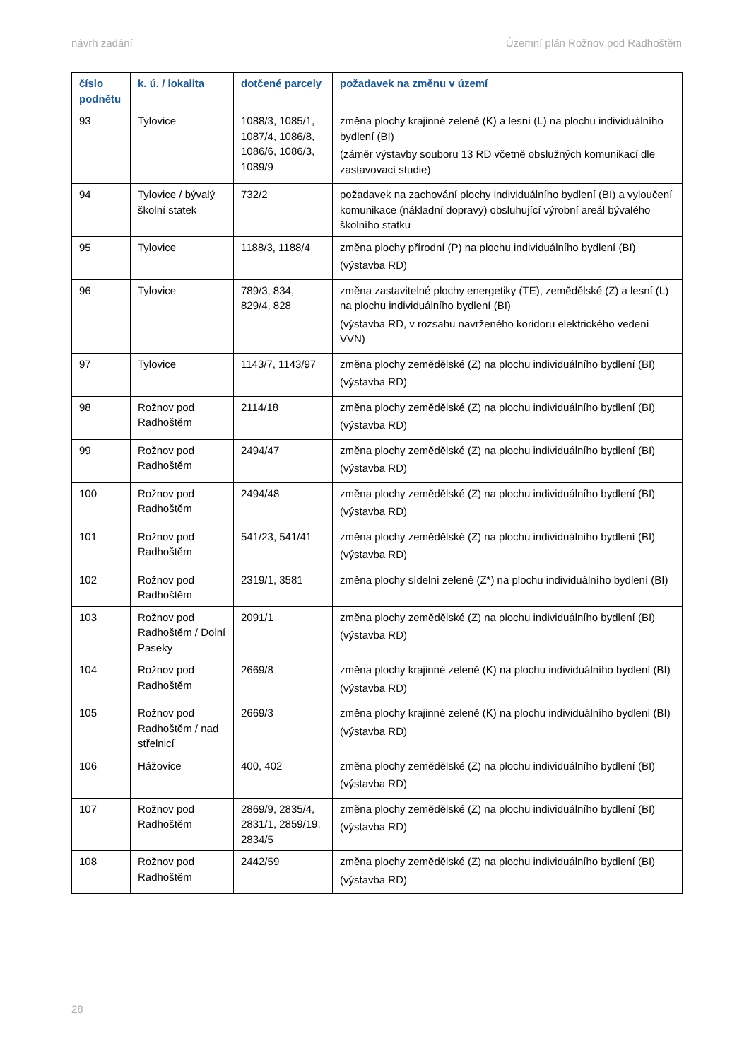návrh zadání Územní plán Rožnov pod Radhoštěm
| číslo podnětu | k. ú. / lokalita | dotčené parcely | požadavek na změnu v území |
| --- | --- | --- | --- |
| 93 | Tylovice | 1088/3, 1085/1, 1087/4, 1086/8, 1086/6, 1086/3, 1089/9 | změna plochy krajinné zeleně (K) a lesní (L) na plochu individuálního bydlení (BI) (záměr výstavby souboru 13 RD včetně obslužných komunikací dle zastavovací studie) |
| 94 | Tylovice / bývalý školní statek | 732/2 | požadavek na zachování plochy individuálního bydlení (BI) a vyloučení komunikace (nákladní dopravy) obsluhující výrobní areál bývalého školního statku |
| 95 | Tylovice | 1188/3, 1188/4 | změna plochy přírodní (P) na plochu individuálního bydlení (BI) (výstavba RD) |
| 96 | Tylovice | 789/3, 834, 829/4, 828 | změna zastavitelné plochy energetiky (TE), zemědělské (Z) a lesní (L) na plochu individuálního bydlení (BI) (výstavba RD, v rozsahu navrženého koridoru elektrického vedení VVN) |
| 97 | Tylovice | 1143/7, 1143/97 | změna plochy zemědělské (Z) na plochu individuálního bydlení (BI) (výstavba RD) |
| 98 | Rožnov pod Radhoštěm | 2114/18 | změna plochy zemědělské (Z) na plochu individuálního bydlení (BI) (výstavba RD) |
| 99 | Rožnov pod Radhoštěm | 2494/47 | změna plochy zemědělské (Z) na plochu individuálního bydlení (BI) (výstavba RD) |
| 100 | Rožnov pod Radhoštěm | 2494/48 | změna plochy zemědělské (Z) na plochu individuálního bydlení (BI) (výstavba RD) |
| 101 | Rožnov pod Radhoštěm | 541/23, 541/41 | změna plochy zemědělské (Z) na plochu individuálního bydlení (BI) (výstavba RD) |
| 102 | Rožnov pod Radhoštěm | 2319/1, 3581 | změna plochy sídelní zeleně (Z*) na plochu individuálního bydlení (BI) |
| 103 | Rožnov pod Radhoštěm / Dolní Paseky | 2091/1 | změna plochy zemědělské (Z) na plochu individuálního bydlení (BI) (výstavba RD) |
| 104 | Rožnov pod Radhoštěm | 2669/8 | změna plochy krajinné zeleně (K) na plochu individuálního bydlení (BI) (výstavba RD) |
| 105 | Rožnov pod Radhoštěm / nad střelnicí | 2669/3 | změna plochy krajinné zeleně (K) na plochu individuálního bydlení (BI) (výstavba RD) |
| 106 | Hážovice | 400, 402 | změna plochy zemědělské (Z) na plochu individuálního bydlení (BI) (výstavba RD) |
| 107 | Rožnov pod Radhoštěm | 2869/9, 2835/4, 2831/1, 2859/19, 2834/5 | změna plochy zemědělské (Z) na plochu individuálního bydlení (BI) (výstavba RD) |
| 108 | Rožnov pod Radhoštěm | 2442/59 | změna plochy zemědělské (Z) na plochu individuálního bydlení (BI) (výstavba RD) |
28